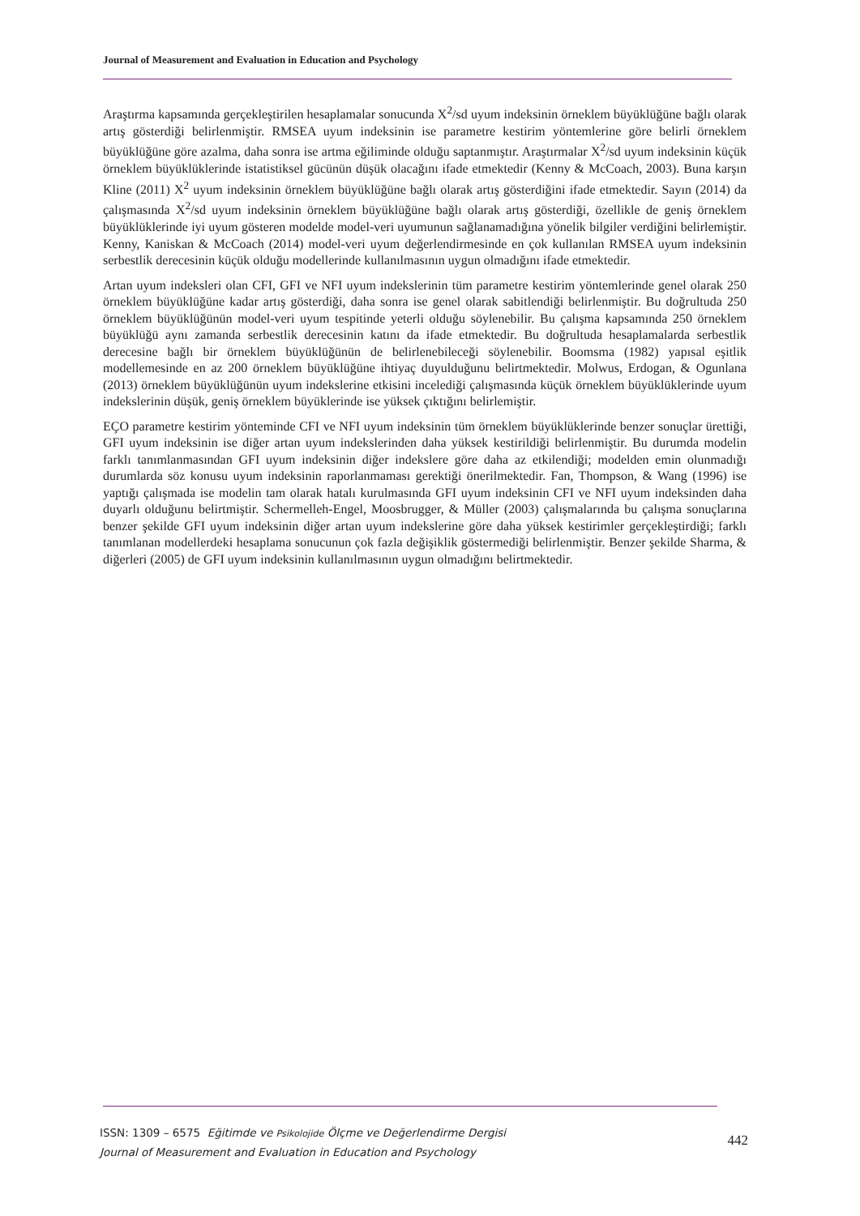Journal of Measurement and Evaluation in Education and Psychology
Araştırma kapsamında gerçekleştirilen hesaplamalar sonucunda X<sup>2</sup>/sd uyum indeksinin örneklem büyüklüğüne bağlı olarak artış gösterdiği belirlenmiştir. RMSEA uyum indeksinin ise parametre kestirim yöntemlerine göre belirli örneklem büyüklüğüne göre azalma, daha sonra ise artma eğiliminde olduğu saptanmıştır. Araştırmalar X<sup>2</sup>/sd uyum indeksinin küçük örneklem büyüklüklerinde istatistiksel gücünün düşük olacağını ifade etmektedir (Kenny & McCoach, 2003). Buna karşın Kline (2011) X<sup>2</sup> uyum indeksinin örneklem büyüklüğüne bağlı olarak artış gösterdiğini ifade etmektedir. Sayın (2014) da çalışmasında X<sup>2</sup>/sd uyum indeksinin örneklem büyüklüğüne bağlı olarak artış gösterdiği, özellikle de geniş örneklem büyüklüklerinde iyi uyum gösteren modelde model-veri uyumunun sağlanamadığına yönelik bilgiler verdiğini belirlemiştir. Kenny, Kaniskan & McCoach (2014) model-veri uyum değerlendirmesinde en çok kullanılan RMSEA uyum indeksinin serbestlik derecesinin küçük olduğu modellerinde kullanılmasının uygun olmadığını ifade etmektedir.
Artan uyum indeksleri olan CFI, GFI ve NFI uyum indekslerinin tüm parametre kestirim yöntemlerinde genel olarak 250 örneklem büyüklüğüne kadar artış gösterdiği, daha sonra ise genel olarak sabitlendiği belirlenmiştir. Bu doğrultuda 250 örneklem büyüklüğünün model-veri uyum tespitinde yeterli olduğu söylenebilir. Bu çalışma kapsamında 250 örneklem büyüklüğü aynı zamanda serbestlik derecesinin katını da ifade etmektedir. Bu doğrultuda hesaplamalarda serbestlik derecesine bağlı bir örneklem büyüklüğünün de belirlenebileceği söylenebilir. Boomsma (1982) yapısal eşitlik modellemesinde en az 200 örneklem büyüklüğüne ihtiyaç duyulduğunu belirtmektedir. Molwus, Erdogan, & Ogunlana (2013) örneklem büyüklüğünün uyum indekslerine etkisini incelediği çalışmasında küçük örneklem büyüklüklerinde uyum indekslerinin düşük, geniş örneklem büyüklerinde ise yüksek çıktığını belirlemiştir.
EÇO parametre kestirim yönteminde CFI ve NFI uyum indeksinin tüm örneklem büyüklüklerinde benzer sonuçlar ürettiği, GFI uyum indeksinin ise diğer artan uyum indekslerinden daha yüksek kestirildiği belirlenmiştir. Bu durumda modelin farklı tanımlanmasından GFI uyum indeksinin diğer indekslere göre daha az etkilendiği; modelden emin olunmadığı durumlarda söz konusu uyum indeksinin raporlanmaması gerektiği önerilmektedir. Fan, Thompson, & Wang (1996) ise yaptığı çalışmada ise modelin tam olarak hatalı kurulmasında GFI uyum indeksinin CFI ve NFI uyum indeksinden daha duyarlı olduğunu belirtmiştir. Schermelleh-Engel, Moosbrugger, & Müller (2003) çalışmalarında bu çalışma sonuçlarına benzer şekilde GFI uyum indeksinin diğer artan uyum indekslerine göre daha yüksek kestirimler gerçekleştirdiği; farklı tanımlanan modellerdeki hesaplama sonucunun çok fazla değişiklik göstermediği belirlenmiştir. Benzer şekilde Sharma, & diğerleri (2005) de GFI uyum indeksinin kullanılmasının uygun olmadığını belirtmektedir.
ISSN: 1309 – 6575 Eğitimde ve Psikolojide Ölçme ve Değerlendirme Dergisi
Journal of Measurement and Evaluation in Education and Psychology
442